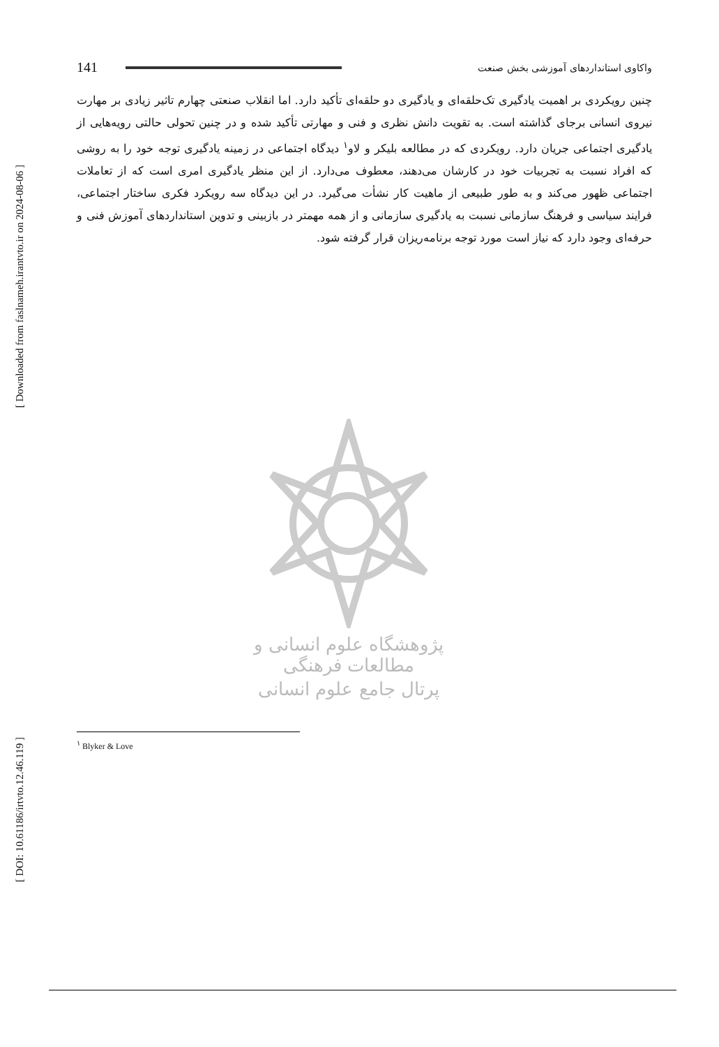141
واکاوی استانداردهای آموزشی بخش صنعت
چنین رویکردی بر اهمیت یادگیری تک‌حلقه‌ای و یادگیری دو حلقه‌ای تأکید دارد. اما انقلاب صنعتی چهارم تاثیر زیادی بر مهارت نیروی انسانی برجای گذاشته است. به تقویت دانش نظری و فنی و مهارتی تأکید شده و در چنین تحولی حالتی رویه‌هایی از یادگیری اجتماعی جریان دارد. رویکردی که در مطالعه بلیکر و لاو<sup>۱</sup> دیدگاه اجتماعی در زمینه یادگیری توجه خود را به روشی که افراد نسبت به تجربیات خود در کارشان می‌دهند، معطوف می‌دارد. از این منظر یادگیری امری است که از تعاملات اجتماعی ظهور می‌کند و به طور طبیعی از ماهیت کار نشأت می‌گیرد. در این دیدگاه سه رویکرد فکری ساختار اجتماعی، فرایند سیاسی و فرهنگ سازمانی نسبت به یادگیری سازمانی و از همه مهمتر در بازبینی و تدوین استانداردهای آموزش فنی و حرفه‌ای وجود دارد که نیاز است مورد توجه برنامه‌ریزان قرار گرفته شود.
پژوهشگاه علوم انسانی و مطالعات فرهنگی
پرتال جامع علوم انسانی
<sup>۱</sup> Blyker & Love
[ Downloaded from faslnameh.irantvto.ir on 2024-08-06 ]
[ DOI: 10.61186/irtvto.12.46.119 ]